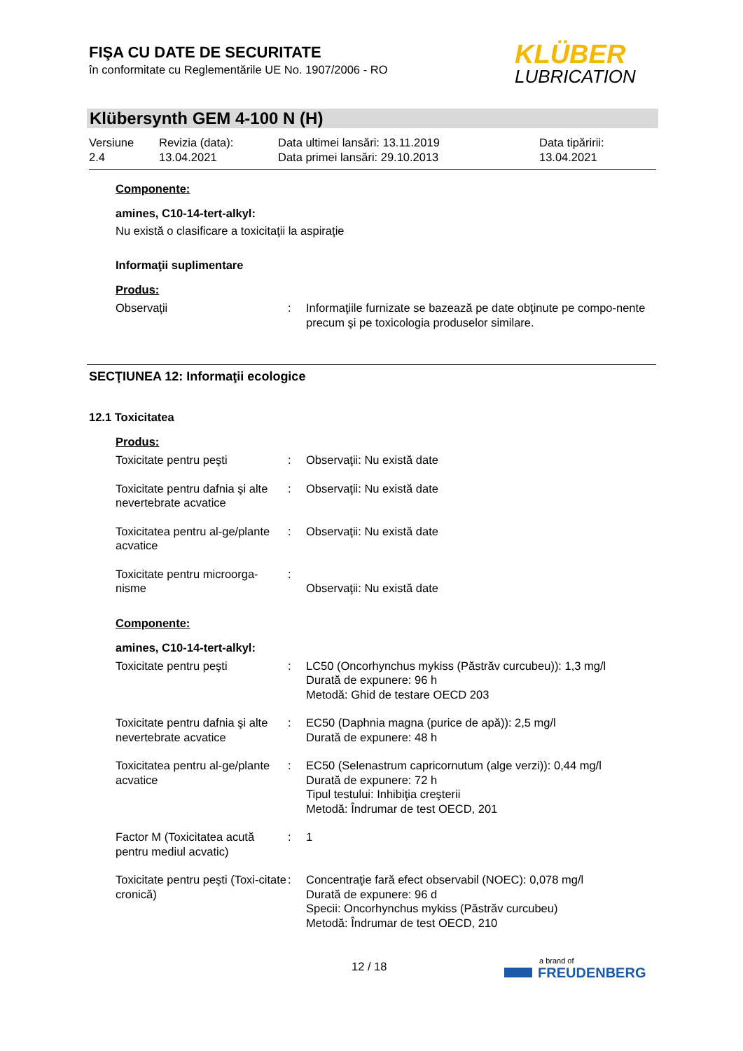FIŞA CU DATE DE SECURITATE
în conformitate cu Reglementările UE No. 1907/2006 - RO
KLÜBER
LUBRICATION
Klübersynth GEM 4-100 N (H)
| Versiune 2.4 | Revizia (data): 13.04.2021 | Data ultimei lansări: 13.11.2019 Data primei lansări: 29.10.2013 | Data tipăririi: 13.04.2021 |
Componente:
amines, C10-14-tert-alkyl:
Nu există o clasificare a toxicitaţii la aspiraţie
Informaţii suplimentare
Produs:
| Observaţii | : | Informaţiile furnizate se bazează pe date obţinute pe compo-nente precum şi pe toxicologia produselor similare. |
SECŢIUNEA 12: Informaţii ecologice
12.1 Toxicitatea
Produs:
| Toxicitate pentru peşti | : | Observaţii: Nu există date |
| Toxicitate pentru dafnia şi alte nevertebrate acvatice | : | Observaţii: Nu există date |
| Toxicitatea pentru al-ge/plante acvatice | : | Observaţii: Nu există date |
| Toxicitate pentru microorga-nisme | : | Observaţii: Nu există date |
Componente:
amines, C10-14-tert-alkyl:
| Toxicitate pentru peşti | : | LC50 (Oncorhynchus mykiss (Păstrăv curcubeu)): 1,3 mg/l Durată de expunere: 96 h Metodă: Ghid de testare OECD 203 |
| Toxicitate pentru dafnia şi alte nevertebrate acvatice | : | EC50 (Daphnia magna (purice de apă)): 2,5 mg/l Durată de expunere: 48 h |
| Toxicitatea pentru al-ge/plante acvatice | : | EC50 (Selenastrum capricornutum (alge verzi)): 0,44 mg/l Durată de expunere: 72 h Tipul testului: Inhibiţia creşterii Metodă: Îndrumar de test OECD, 201 |
| Factor M (Toxicitatea acută pentru mediul acvatic) | : | 1 |
| Toxicitate pentru peşti (Toxi-citate cronică) | : | Concentraţie fară efect observabil (NOEC): 0,078 mg/l Durată de expunere: 96 d Specii: Oncorhynchus mykiss (Păstrăv curcubeu) Metodă: Îndrumar de test OECD, 210 |
12 / 18
a brand of
FREUDENBERG